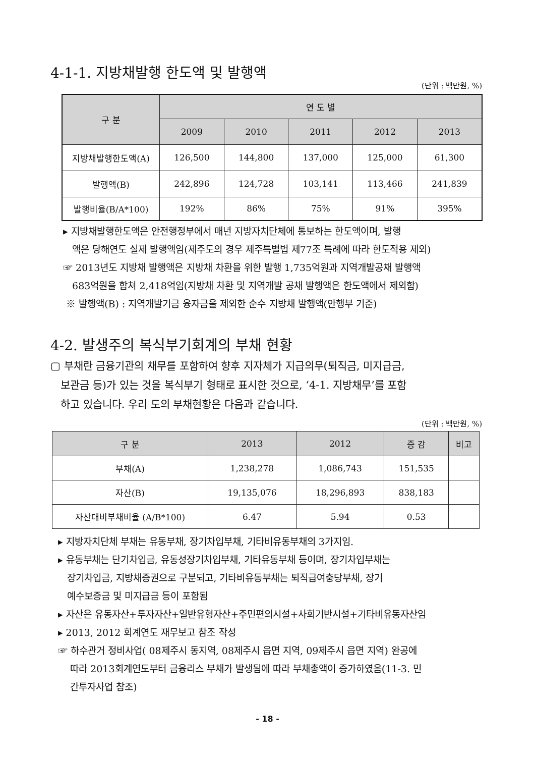4-1-1. 지방채발행 한도액 및 발행액
(단위 : 백만원, %)
| 구 분 | 연 도 별 | | | | |
| --- | --- | --- | --- | --- | --- |
| | 2009 | 2010 | 2011 | 2012 | 2013 |
| 지방채발행한도액(A) | 126,500 | 144,800 | 137,000 | 125,000 | 61,300 |
| 발행액(B) | 242,896 | 124,728 | 103,141 | 113,466 | 241,839 |
| 발행비율(B/A*100) | 192% | 86% | 75% | 91% | 395% |
▸ 지방채발행한도액은 안전행정부에서 매년 지방자치단체에 통보하는 한도액이며, 발행
액은 당해연도 실제 발행액임(제주도의 경우 제주특별법 제77조 특례에 따라 한도적용 제외)
☞ 2013년도 지방채 발행액은 지방채 차환을 위한 발행 1,735억원과 지역개발공채 발행액
683억원을 합쳐 2,418억임(지방채 차환 및 지역개발 공채 발행액은 한도액에서 제외함)
※ 발행액(B) : 지역개발기금 융자금을 제외한 순수 지방채 발행액(안행부 기준)
4-2. 발생주의 복식부기회계의 부채 현황
▢ 부채란 금융기관의 채무를 포함하여 향후 지자체가 지급의무(퇴직금, 미지급금,
보관금 등)가 있는 것을 복식부기 형태로 표시한 것으로, ‘4-1. 지방채무’를 포함
하고 있습니다. 우리 도의 부채현황은 다음과 같습니다.
(단위 : 백만원, %)
| 구 분 | 2013 | 2012 | 증 감 | 비고 |
| --- | --- | --- | --- | --- |
| 부채(A) | 1,238,278 | 1,086,743 | 151,535 | |
| 자산(B) | 19,135,076 | 18,296,893 | 838,183 | |
| 자산대비부채비율 (A/B*100) | 6.47 | 5.94 | 0.53 | |
▸ 지방자치단체 부채는 유동부채, 장기차입부채, 기타비유동부채의 3가지임.
▸ 유동부채는 단기차입금, 유동성장기차입부채, 기타유동부채 등이며, 장기차입부채는
장기차입금, 지방채증권으로 구분되고, 기타비유동부채는 퇴직급여충당부채, 장기
예수보증금 및 미지급금 등이 포함됨
▸ 자산은 유동자산+투자자산+일반유형자산+주민편의시설+사회기반시설+기타비유동자산임
▸ 2013, 2012 회계연도 재무보고 참조 작성
☞ 하수관거 정비사업( 08제주시 동지역, 08제주시 읍면 지역, 09제주시 읍면 지역) 완공에
따라 2013회계연도부터 금융리스 부채가 발생됨에 따라 부채총액이 증가하였음(11-3. 민
간투자사업 참조)
- 18 -